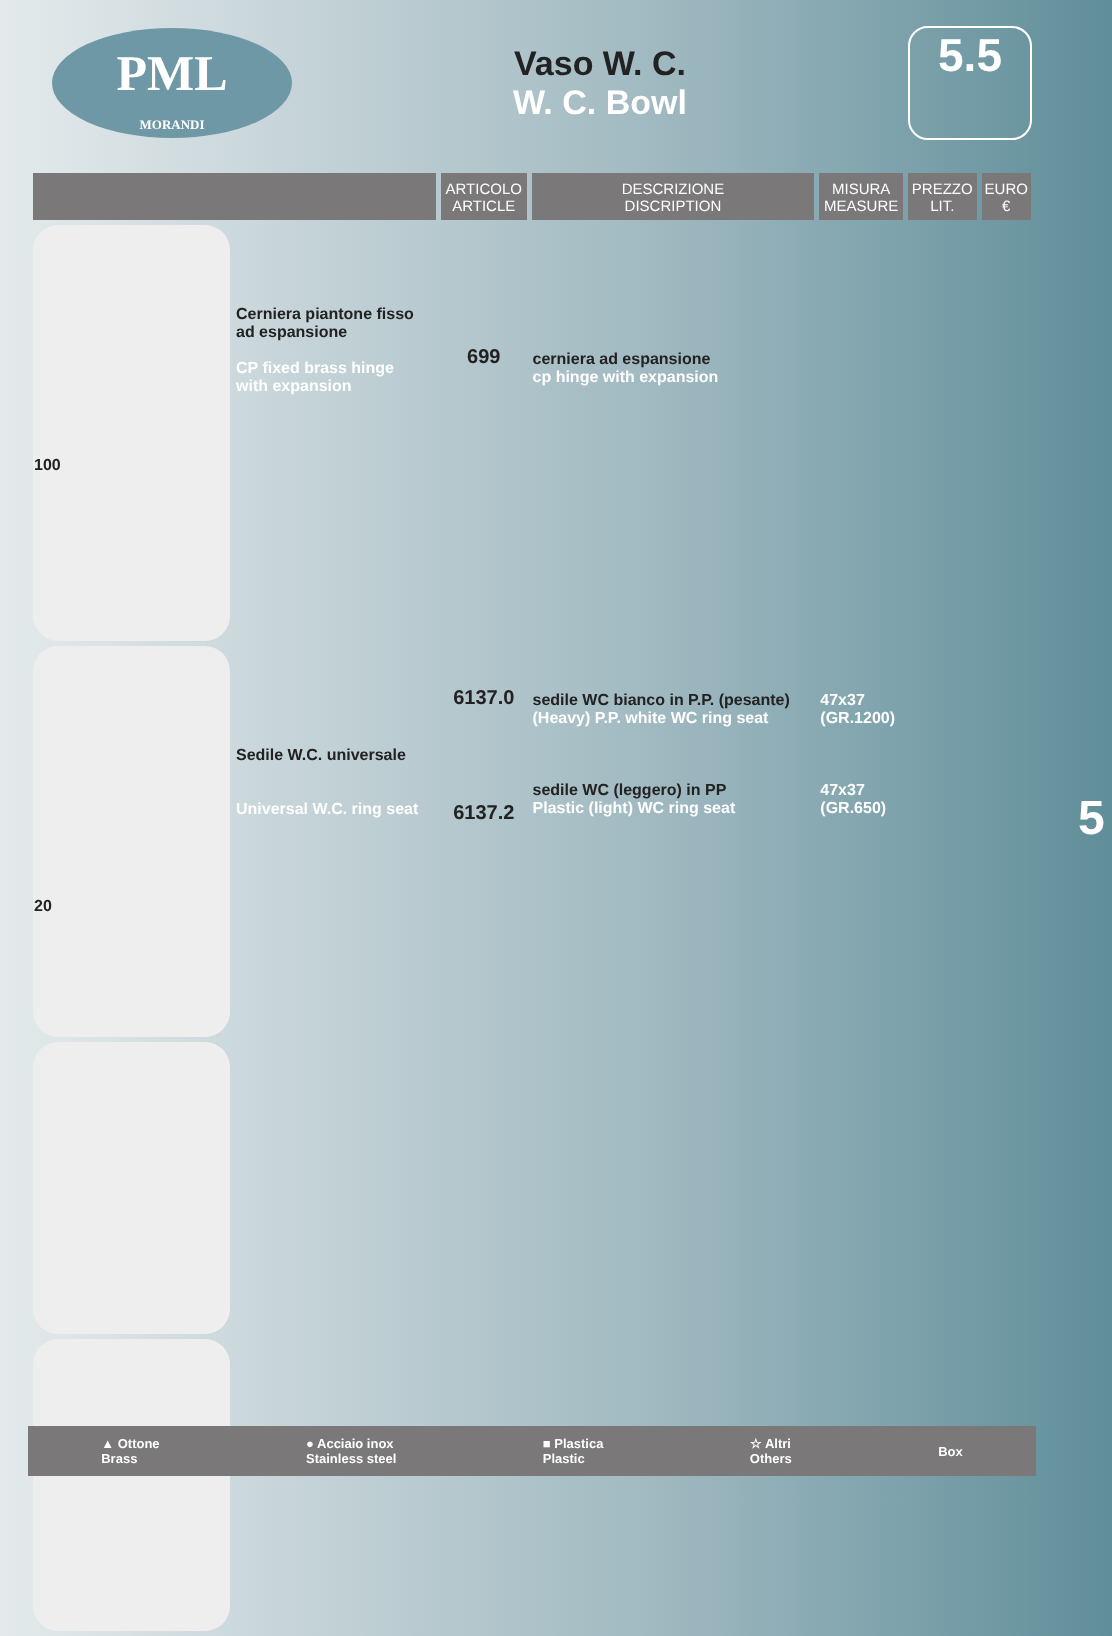PML
MORANDI
Vaso W. C.
W. C. Bowl
5.5
| | | ARTICOLO ARTICLE | DESCRIZIONE DISCRIPTION | MISURA MEASURE | PREZZO LIT. | EURO € |
| --- | --- | --- | --- | --- | --- | --- |
| 100 | Cerniera piantone fisso ad espansione CP fixed brass hinge with expansion | 699 | cerniera ad espansione cp hinge with expansion | | | |
| 20 | Sedile W.C. universale Universal W.C. ring seat | 6137.0 6137.2 | sedile WC bianco in P.P. (pesante) (Heavy) P.P. white WC ring seat sedile WC (leggero) in PP Plastic (light) WC ring seat | 47x37 (GR.1200) 47x37 (GR.650) | | |
▲ Ottone
Brass ● Acciaio inox
Stainless steel ■ Plastica
Plastic ☆ Altri
Others Box
5